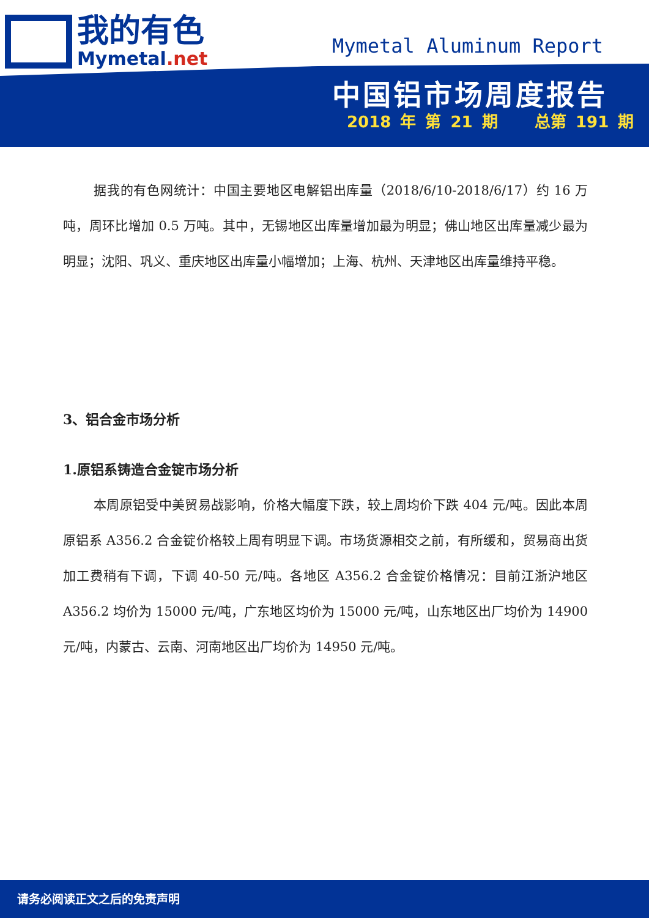我的有色
Mymetal.net
Mymetal Aluminum Report
中国铝市场周度报告
2018 年 第 21 期 总第 191 期
据我的有色网统计：中国主要地区电解铝出库量（2018/6/10-2018/6/17）约 16 万吨，周环比增加 0.5 万吨。其中，无锡地区出库量增加最为明显；佛山地区出库量减少最为明显；沈阳、巩义、重庆地区出库量小幅增加；上海、杭州、天津地区出库量维持平稳。
3、铝合金市场分析
1.原铝系铸造合金锭市场分析
本周原铝受中美贸易战影响，价格大幅度下跌，较上周均价下跌 404 元/吨。因此本周原铝系 A356.2 合金锭价格较上周有明显下调。市场货源相交之前，有所缓和，贸易商出货加工费稍有下调，下调 40-50 元/吨。各地区 A356.2 合金锭价格情况：目前江浙沪地区 A356.2 均价为 15000 元/吨，广东地区均价为 15000 元/吨，山东地区出厂均价为 14900 元/吨，内蒙古、云南、河南地区出厂均价为 14950 元/吨。
请务必阅读正文之后的免责声明